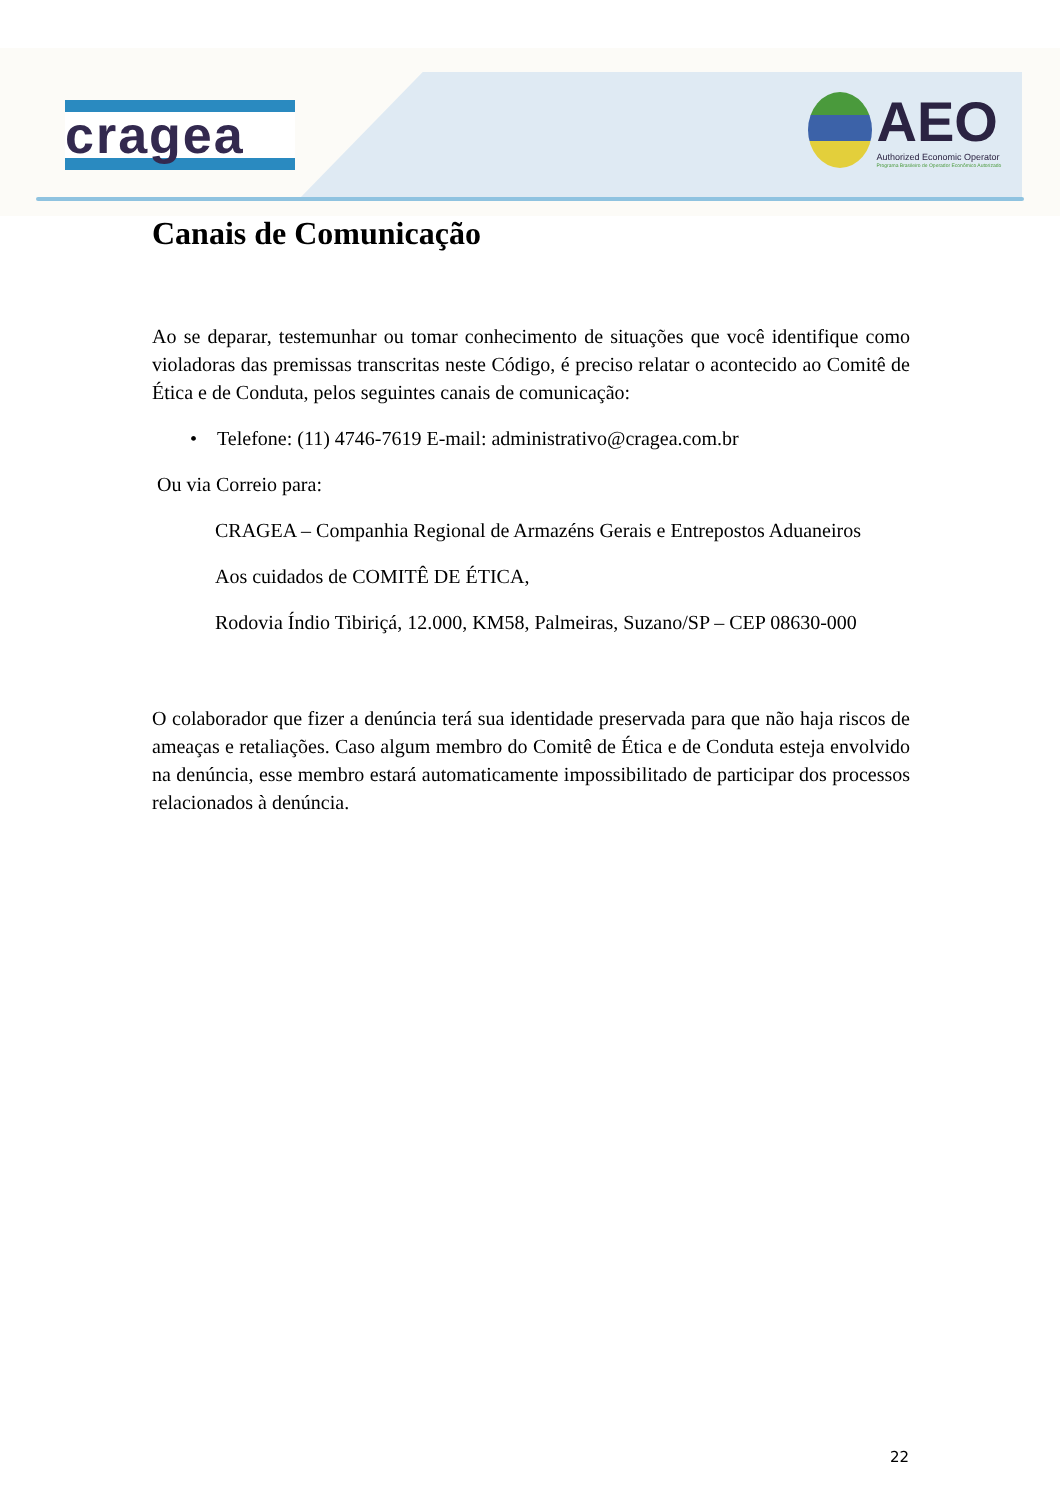cragea
AEO
Authorized Economic Operator
Programa Brasileiro de Operador Econômico Autorizado
Canais de Comunicação
Ao se deparar, testemunhar ou tomar conhecimento de situações que você identifique como violadoras das premissas transcritas neste Código, é preciso relatar o acontecido ao Comitê de Ética e de Conduta, pelos seguintes canais de comunicação:
• Telefone: (11) 4746-7619 E-mail: administrativo@cragea.com.br
Ou via Correio para:
CRAGEA – Companhia Regional de Armazéns Gerais e Entrepostos Aduaneiros
Aos cuidados de COMITÊ DE ÉTICA,
Rodovia Índio Tibiriçá, 12.000, KM58, Palmeiras, Suzano/SP – CEP 08630-000
O colaborador que fizer a denúncia terá sua identidade preservada para que não haja riscos de ameaças e retaliações. Caso algum membro do Comitê de Ética e de Conduta esteja envolvido na denúncia, esse membro estará automaticamente impossibilitado de participar dos processos relacionados à denúncia.
22